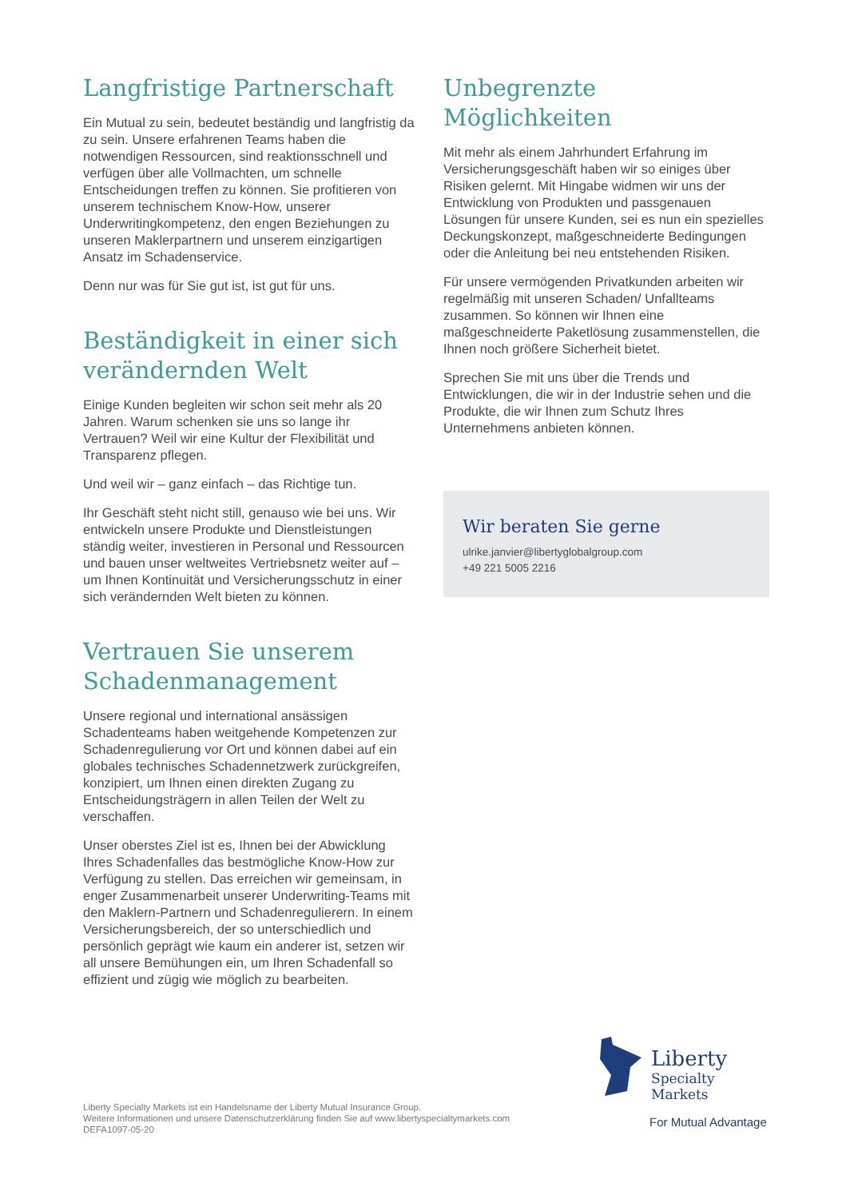Langfristige Partnerschaft
Ein Mutual zu sein, bedeutet beständig und langfristig da zu sein. Unsere erfahrenen Teams haben die notwendigen Ressourcen, sind reaktionsschnell und verfügen über alle Vollmachten, um schnelle Entscheidungen treffen zu können. Sie profitieren von unserem technischem Know-How, unserer Underwritingkompetenz, den engen Beziehungen zu unseren Maklerpartnern und unserem einzigartigen Ansatz im Schadenservice.
Denn nur was für Sie gut ist, ist gut für uns.
Beständigkeit in einer sich verändernden Welt
Einige Kunden begleiten wir schon seit mehr als 20 Jahren. Warum schenken sie uns so lange ihr Vertrauen? Weil wir eine Kultur der Flexibilität und Transparenz pflegen.
Und weil wir – ganz einfach – das Richtige tun.
Ihr Geschäft steht nicht still, genauso wie bei uns. Wir entwickeln unsere Produkte und Dienstleistungen ständig weiter, investieren in Personal und Ressourcen und bauen unser weltweites Vertriebsnetz weiter auf – um Ihnen Kontinuität und Versicherungsschutz in einer sich verändernden Welt bieten zu können.
Vertrauen Sie unserem Schadenmanagement
Unsere regional und international ansässigen Schadenteams haben weitgehende Kompetenzen zur Schadenregulierung vor Ort und können dabei auf ein globales technisches Schadennetzwerk zurückgreifen, konzipiert, um Ihnen einen direkten Zugang zu Entscheidungsträgern in allen Teilen der Welt zu verschaffen.
Unser oberstes Ziel ist es, Ihnen bei der Abwicklung Ihres Schadenfalles das bestmögliche Know-How zur Verfügung zu stellen. Das erreichen wir gemeinsam, in enger Zusammenarbeit unserer Underwriting-Teams mit den Maklern-Partnern und Schadenregulierern. In einem Versicherungsbereich, der so unterschiedlich und persönlich geprägt wie kaum ein anderer ist, setzen wir all unsere Bemühungen ein, um Ihren Schadenfall so effizient und zügig wie möglich zu bearbeiten.
Unbegrenzte Möglichkeiten
Mit mehr als einem Jahrhundert Erfahrung im Versicherungsgeschäft haben wir so einiges über Risiken gelernt. Mit Hingabe widmen wir uns der Entwicklung von Produkten und passgenauen Lösungen für unsere Kunden, sei es nun ein spezielles Deckungskonzept, maßgeschneiderte Bedingungen oder die Anleitung bei neu entstehenden Risiken.
Für unsere vermögenden Privatkunden arbeiten wir regelmäßig mit unseren Schaden/ Unfallteams zusammen. So können wir Ihnen eine maßgeschneiderte Paketlösung zusammenstellen, die Ihnen noch größere Sicherheit bietet.
Sprechen Sie mit uns über die Trends und Entwicklungen, die wir in der Industrie sehen und die Produkte, die wir Ihnen zum Schutz Ihres Unternehmens anbieten können.
Wir beraten Sie gerne
ulrike.janvier@libertyglobalgroup.com
+49 221 5005 2216
Liberty Specialty Markets ist ein Handelsname der Liberty Mutual Insurance Group.
Weitere Informationen und unsere Datenschutzerklärung finden Sie auf www.libertyspecialtymarkets.com
DEFA1097-05-20
Liberty
Specialty Markets
For Mutual Advantage